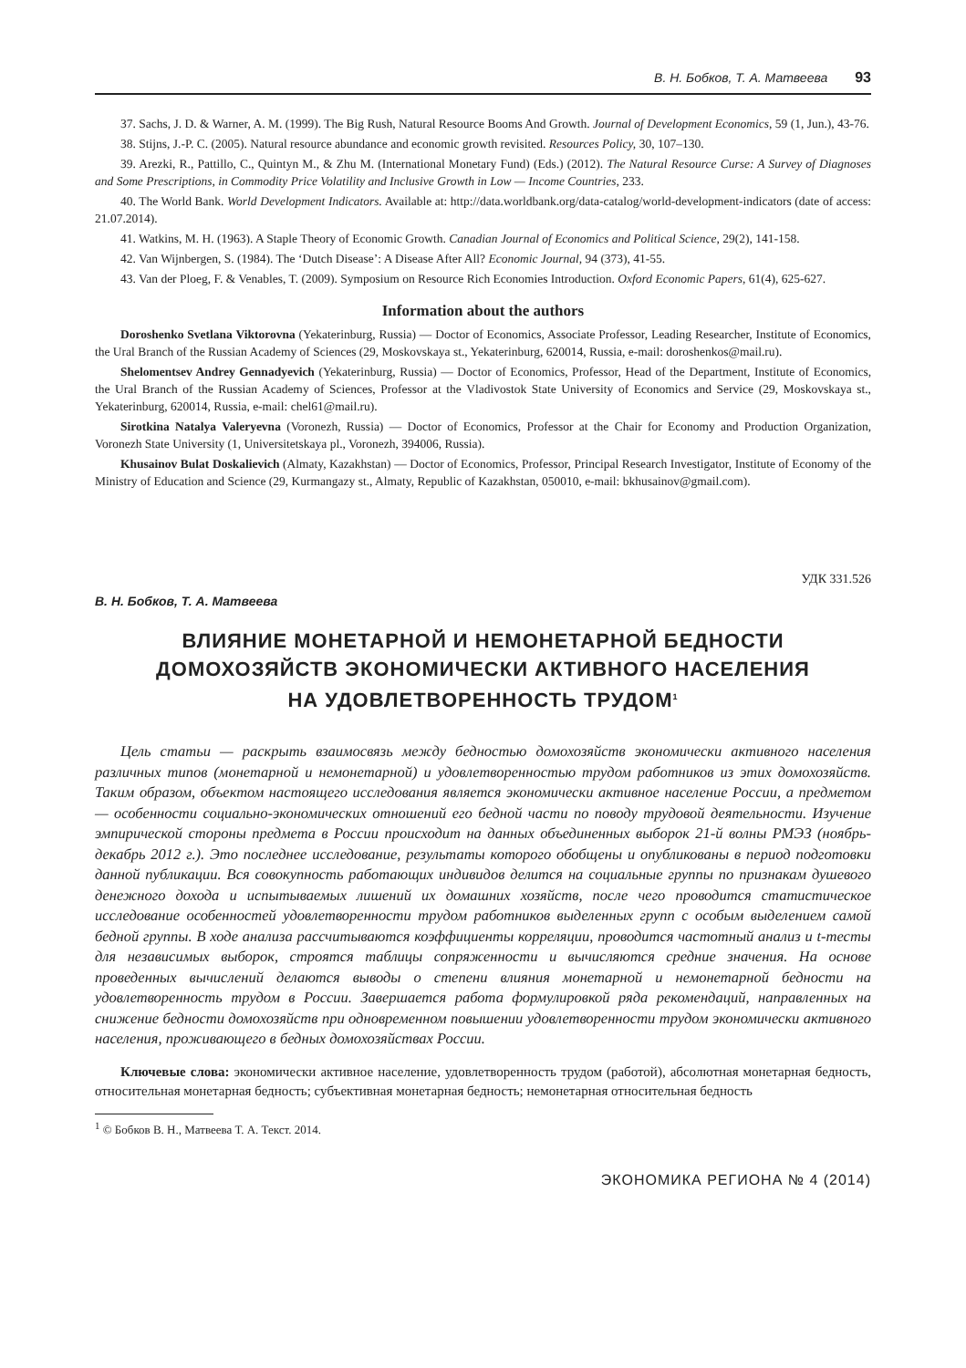В. Н. Бобков, Т. А. Матвеева 93
37. Sachs, J. D. & Warner, A. M. (1999). The Big Rush, Natural Resource Booms And Growth. Journal of Development Economics, 59 (1, Jun.), 43-76.
38. Stijns, J.-P. C. (2005). Natural resource abundance and economic growth revisited. Resources Policy, 30, 107–130.
39. Arezki, R., Pattillo, C., Quintyn M., & Zhu M. (International Monetary Fund) (Eds.) (2012). The Natural Resource Curse: A Survey of Diagnoses and Some Prescriptions, in Commodity Price Volatility and Inclusive Growth in Low — Income Countries, 233.
40. The World Bank. World Development Indicators. Available at: http://data.worldbank.org/data-catalog/world-development-indicators (date of access: 21.07.2014).
41. Watkins, M. H. (1963). A Staple Theory of Economic Growth. Canadian Journal of Economics and Political Science, 29(2), 141-158.
42. Van Wijnbergen, S. (1984). The ‘Dutch Disease’: A Disease After All? Economic Journal, 94 (373), 41-55.
43. Van der Ploeg, F. & Venables, T. (2009). Symposium on Resource Rich Economies Introduction. Oxford Economic Papers, 61(4), 625-627.
Information about the authors
Doroshenko Svetlana Viktorovna (Yekaterinburg, Russia) — Doctor of Economics, Associate Professor, Leading Researcher, Institute of Economics, the Ural Branch of the Russian Academy of Sciences (29, Moskovskaya st., Yekaterinburg, 620014, Russia, e-mail: doroshenkos@mail.ru).
Shelomentsev Andrey Gennadyevich (Yekaterinburg, Russia) — Doctor of Economics, Professor, Head of the Department, Institute of Economics, the Ural Branch of the Russian Academy of Sciences, Professor at the Vladivostok State University of Economics and Service (29, Moskovskaya st., Yekaterinburg, 620014, Russia, e-mail: chel61@mail.ru).
Sirotkina Natalya Valeryevna (Voronezh, Russia) — Doctor of Economics, Professor at the Chair for Economy and Production Organization, Voronezh State University (1, Universitetskaya pl., Voronezh, 394006, Russia).
Khusainov Bulat Doskalievich (Almaty, Kazakhstan) — Doctor of Economics, Professor, Principal Research Investigator, Institute of Economy of the Ministry of Education and Science (29, Kurmangazy st., Almaty, Republic of Kazakhstan, 050010, e-mail: bkhusainov@gmail.com).
УДК 331.526
В. Н. Бобков, Т. А. Матвеева
ВЛИЯНИЕ МОНЕТАРНОЙ И НЕМОНЕТАРНОЙ БЕДНОСТИ
ДОМОХОЗЯЙСТВ ЭКОНОМИЧЕСКИ АКТИВНОГО НАСЕЛЕНИЯ
НА УДОВЛЕТВОРЕННОСТЬ ТРУДОМ<sup>1</sup>
Цель статьи — раскрыть взаимосвязь между бедностью домохозяйств экономически активного населения различных типов (монетарной и немонетарной) и удовлетворенностью трудом работников из этих домохозяйств. Таким образом, объектом настоящего исследования является экономически активное население России, а предметом — особенности социально-экономических отношений его бедной части по поводу трудовой деятельности. Изучение эмпирической стороны предмета в России происходит на данных объединенных выборок 21-й волны РМЭЗ (ноябрь-декабрь 2012 г.). Это последнее исследование, результаты которого обобщены и опубликованы в период подготовки данной публикации. Вся совокупность работающих индивидов делится на социальные группы по признакам душевого денежного дохода и испытываемых лишений их домашних хозяйств, после чего проводится статистическое исследование особенностей удовлетворенности трудом работников выделенных групп с особым выделением самой бедной группы. В ходе анализа рассчитываются коэффициенты корреляции, проводится частотный анализ и t-тесты для независимых выборок, строятся таблицы сопряженности и вычисляются средние значения. На основе проведенных вычислений делаются выводы о степени влияния монетарной и немонетарной бедности на удовлетворенность трудом в России. Завершается работа формулировкой ряда рекомендаций, направленных на снижение бедности домохозяйств при одновременном повышении удовлетворенности трудом экономически активного населения, проживающего в бедных домохозяйствах России.
Ключевые слова: экономически активное население, удовлетворенность трудом (работой), абсолютная монетарная бедность, относительная монетарная бедность; субъективная монетарная бедность; немонетарная относительная бедность
<sup>1</sup> © Бобков В. Н., Матвеева Т. А. Текст. 2014.
ЭКОНОМИКА РЕГИОНА № 4 (2014)